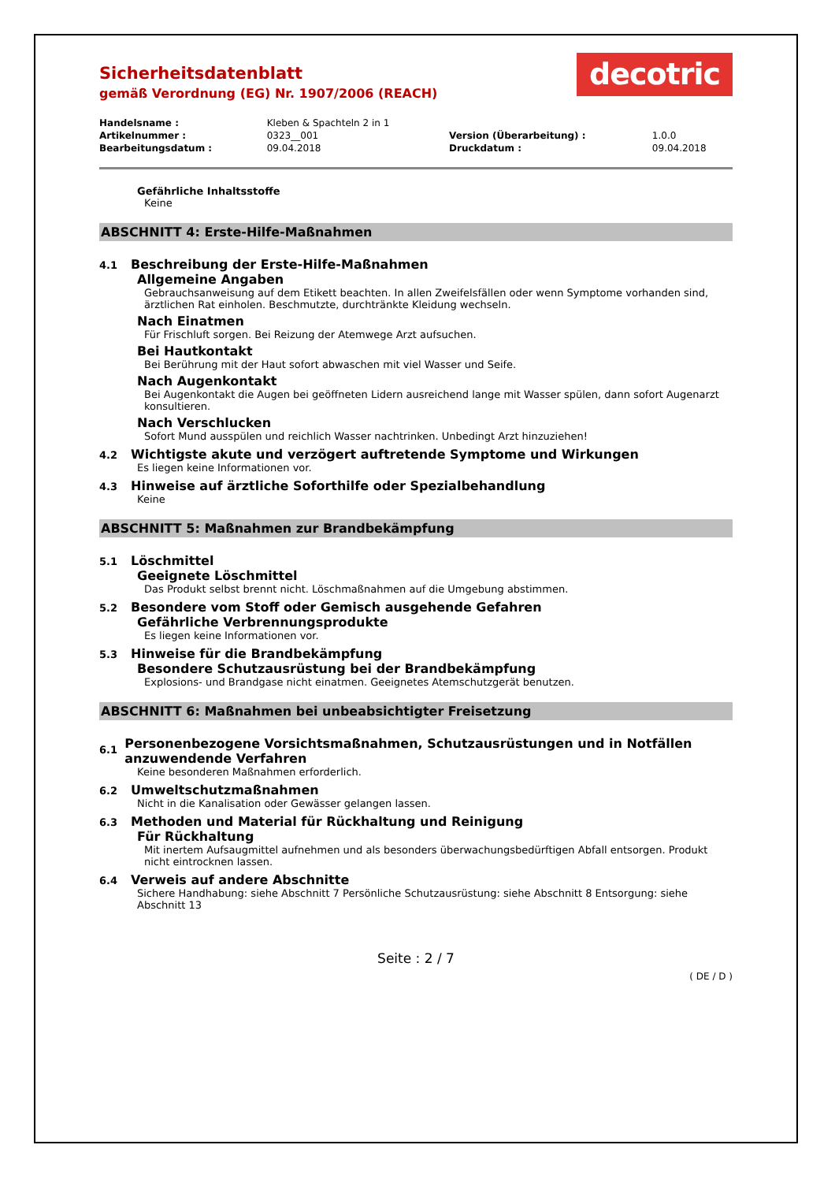Sicherheitsdatenblatt
gemäß Verordnung (EG) Nr. 1907/2006 (REACH)
decotric
| Handelsname : | Kleben & Spachteln 2 in 1 | | |
| Artikelnummer : | 0323__001 | Version (Überarbeitung) : | 1.0.0 |
| Bearbeitungsdatum : | 09.04.2018 | Druckdatum : | 09.04.2018 |
Gefährliche Inhaltsstoffe
Keine
ABSCHNITT 4: Erste-Hilfe-Maßnahmen
4.1 Beschreibung der Erste-Hilfe-Maßnahmen
Allgemeine Angaben
Gebrauchsanweisung auf dem Etikett beachten. In allen Zweifelsfällen oder wenn Symptome vorhanden sind, ärztlichen Rat einholen. Beschmutzte, durchtränkte Kleidung wechseln.
Nach Einatmen
Für Frischluft sorgen. Bei Reizung der Atemwege Arzt aufsuchen.
Bei Hautkontakt
Bei Berührung mit der Haut sofort abwaschen mit viel Wasser und Seife.
Nach Augenkontakt
Bei Augenkontakt die Augen bei geöffneten Lidern ausreichend lange mit Wasser spülen, dann sofort Augenarzt konsultieren.
Nach Verschlucken
Sofort Mund ausspülen und reichlich Wasser nachtrinken. Unbedingt Arzt hinzuziehen!
4.2 Wichtigste akute und verzögert auftretende Symptome und Wirkungen
Es liegen keine Informationen vor.
4.3 Hinweise auf ärztliche Soforthilfe oder Spezialbehandlung
Keine
ABSCHNITT 5: Maßnahmen zur Brandbekämpfung
5.1 Löschmittel
Geeignete Löschmittel
Das Produkt selbst brennt nicht. Löschmaßnahmen auf die Umgebung abstimmen.
5.2 Besondere vom Stoff oder Gemisch ausgehende Gefahren
Gefährliche Verbrennungsprodukte
Es liegen keine Informationen vor.
5.3 Hinweise für die Brandbekämpfung
Besondere Schutzausrüstung bei der Brandbekämpfung
Explosions- und Brandgase nicht einatmen. Geeignetes Atemschutzgerät benutzen.
ABSCHNITT 6: Maßnahmen bei unbeabsichtigter Freisetzung
6.1 Personenbezogene Vorsichtsmaßnahmen, Schutzausrüstungen und in Notfällen anzuwendende Verfahren
Keine besonderen Maßnahmen erforderlich.
6.2 Umweltschutzmaßnahmen
Nicht in die Kanalisation oder Gewässer gelangen lassen.
6.3 Methoden und Material für Rückhaltung und Reinigung
Für Rückhaltung
Mit inertem Aufsaugmittel aufnehmen und als besonders überwachungsbedürftigen Abfall entsorgen. Produkt nicht eintrocknen lassen.
6.4 Verweis auf andere Abschnitte
Sichere Handhabung: siehe Abschnitt 7 Persönliche Schutzausrüstung: siehe Abschnitt 8 Entsorgung: siehe Abschnitt 13
Seite : 2 / 7
( DE / D )